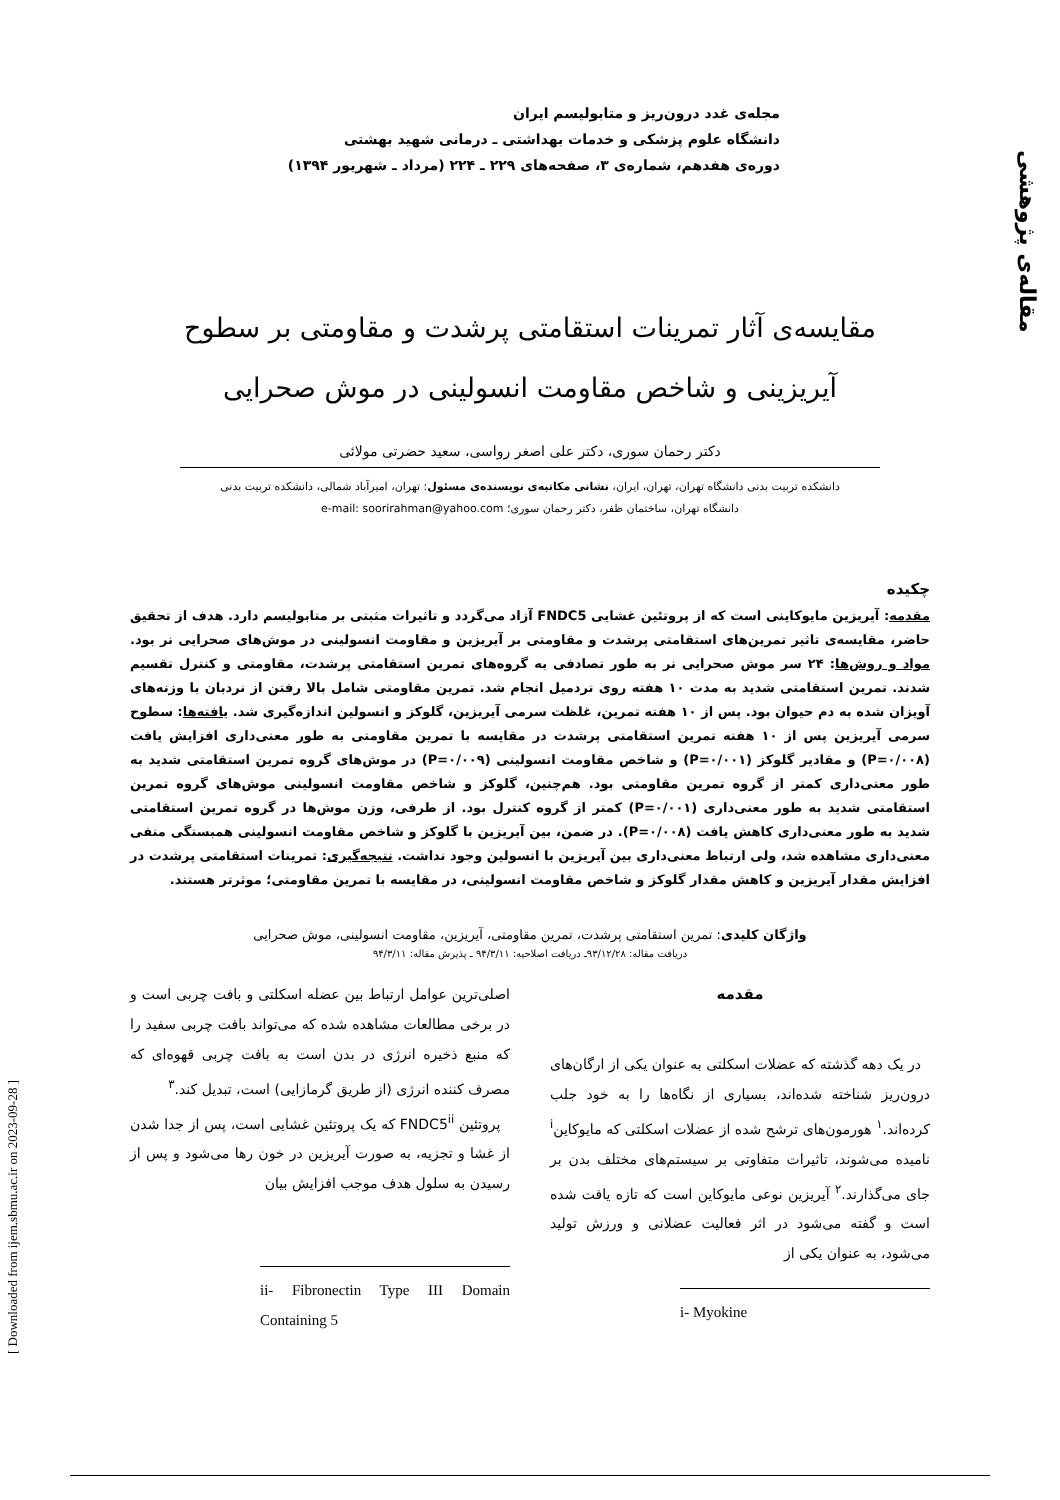مقاله‌ی پژوهشی
مجله‌ی غدد درون‌ریز و متابولیسم ایران
دانشگاه علوم پزشکی و خدمات بهداشتی ـ درمانی شهید بهشتی
دوره‌ی هفدهم، شماره‌ی ۳، صفحه‌های ۲۲۹ ـ ۲۲۴ (مرداد ـ شهریور ۱۳۹۴)
مقایسه‌ی آثار تمرینات استقامتی پرشدت و مقاومتی بر سطوح
آیریزینی و شاخص مقاومت انسولینی در موش صحرایی
دکتر رحمان سوری، دکتر علی اصغر رواسی، سعید حضرتی مولائی
دانشکده تربیت بدنی دانشگاه تهران، تهران، ایران، نشانی مکاتبه‌ی نویسنده‌ی مسئول: تهران، امیرآباد شمالی، دانشکده تربیت بدنی
دانشگاه تهران، ساختمان ظفر، دکتر رحمان سوری؛ e-mail: soorirahman@yahoo.com
چکیده
مقدمه: آیریزین مایوکاینی است که از پروتئین غشایی FNDC5 آزاد می‌گردد و تاثیرات مثبتی بر متابولیسم دارد. هدف از تحقیق حاضر، مقایسه‌ی تاثیر تمرین‌های استقامتی پرشدت و مقاومتی بر آیریزین و مقاومت انسولینی در موش‌های صحرایی نر بود. مواد و روش‌ها: ۲۴ سر موش صحرایی نر به طور تصادفی به گروه‌های تمرین استقامتی پرشدت، مقاومتی و کنترل تقسیم شدند. تمرین استقامتی شدید به مدت ۱۰ هفته روی تردمیل انجام شد. تمرین مقاومتی شامل بالا رفتن از نردبان با وزنه‌های آویزان شده به دم حیوان بود. پس از ۱۰ هفته تمرین، غلظت سرمی آیریزین، گلوکز و انسولین اندازه‌گیری شد. یافته‌ها: سطوح سرمی آیریزین پس از ۱۰ هفته تمرین استقامتی پرشدت در مقایسه با تمرین مقاومتی به طور معنی‌داری افزایش یافت (P=۰/۰۰۸) و مقادیر گلوکز (P=۰/۰۰۱) و شاخص مقاومت انسولینی (P=۰/۰۰۹) در موش‌های گروه تمرین استقامتی شدید به طور معنی‌داری کمتر از گروه تمرین مقاومتی بود. هم‌چنین، گلوکز و شاخص مقاومت انسولینی موش‌های گروه تمرین استقامتی شدید به طور معنی‌داری (P=۰/۰۰۱) کمتر از گروه کنترل بود. از طرفی، وزن موش‌ها در گروه تمرین استقامتی شدید به طور معنی‌داری کاهش یافت (P=۰/۰۰۸). در ضمن، بین آیریزین با گلوکز و شاخص مقاومت انسولینی همبستگی منفی معنی‌داری مشاهده شد، ولی ارتباط معنی‌داری بین آیریزین با انسولین وجود نداشت. نتیجه‌گیری: تمرینات استقامتی پرشدت در افزایش مقدار آیریزین و کاهش مقدار گلوکز و شاخص مقاومت انسولینی، در مقایسه با تمرین مقاومتی؛ موثرتر هستند.
واژگان کلیدی: تمرین استقامتی پرشدت، تمرین مقاومتی، آیریزین، مقاومت انسولینی، موش صحرایی
دریافت مقاله: ۹۳/۱۲/۲۸ـ دریافت اصلاحیه: ۹۴/۳/۱۱ ـ پذیرش مقاله: ۹۴/۳/۱۱
مقدمه
در یک دهه گذشته که عضلات اسکلتی به عنوان یکی از ارگان‌های درون‌ریز شناخته شده‌اند، بسیاری از نگاه‌ها را به خود جلب کرده‌اند.<sup>۱</sup> هورمون‌های ترشح شده از عضلات اسکلتی که مایوکاین<sup>i</sup> نامیده می‌شوند، تاثیرات متفاوتی بر سیستم‌های مختلف بدن بر جای می‌گذارند.<sup>۲</sup> آیریزین نوعی مایوکاین است که تازه یافت شده است و گفته می‌شود در اثر فعالیت عضلانی و ورزش تولید می‌شود، به عنوان یکی از
i- Myokine
اصلی‌ترین عوامل ارتباط بین عضله اسکلتی و بافت چربی است و در برخی مطالعات مشاهده شده که می‌تواند بافت چربی سفید را که منبع ذخیره انرژی در بدن است به بافت چربی قهوه‌ای که مصرف کننده انرژی (از طریق گرمازایی) است، تبدیل کند.<sup>۳</sup>
پروتئین FNDC5<sup>ii</sup> که یک پروتئین غشایی است، پس از جدا شدن از غشا و تجزیه، به صورت آیریزین در خون رها می‌شود و پس از رسیدن به سلول هدف موجب افزایش بیان
ii- Fibronectin Type III Domain Containing 5
[ Downloaded from ijem.sbmu.ac.ir on 2023-09-28 ]